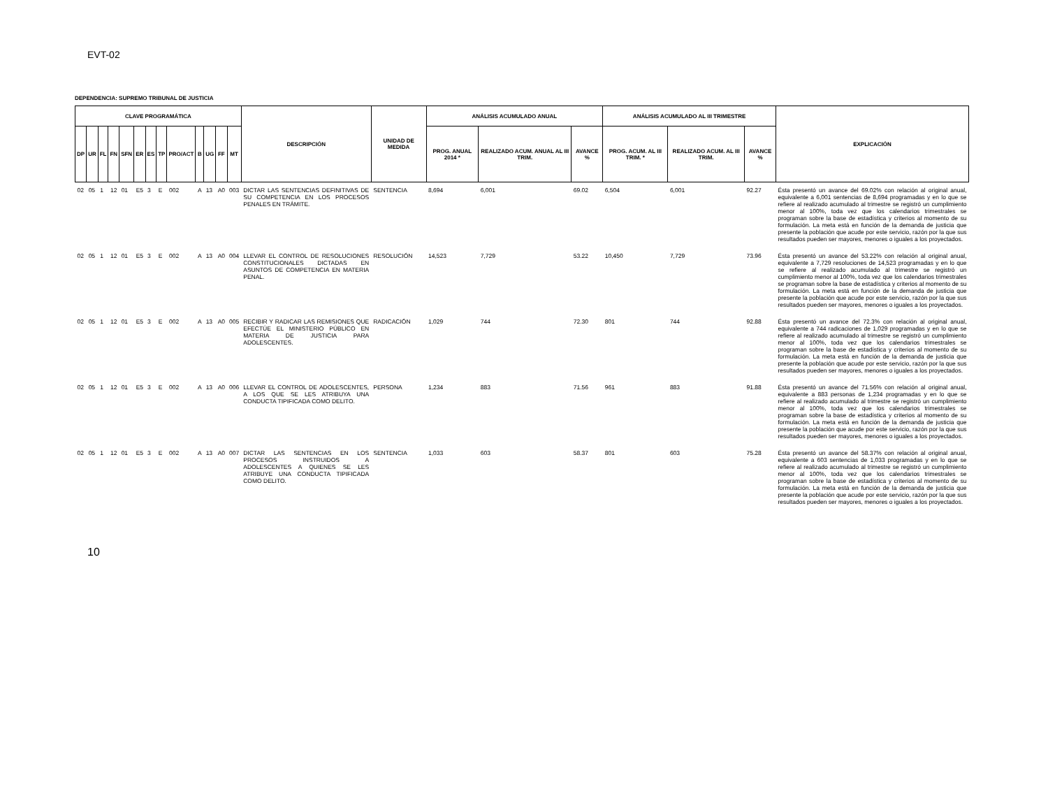EVT-02
DEPENDENCIA: SUPREMO TRIBUNAL DE JUSTICIA
| CLAVE PROGRAMÁTICA | | | | | | | | | | | | | DESCRIPCIÓN | UNIDAD DE MEDIDA | ANÁLISIS ACUMULADO ANUAL | | | ANÁLISIS ACUMULADO AL III TRIMESTRE | | | EXPLICACIÓN |
| --- | --- | --- | --- | --- | --- | --- | --- | --- | --- | --- | --- | --- | --- | --- | --- | --- | --- | --- | --- | --- | --- |
| DP | UR | FL | FN | SFN | ER | ES | TP | PRO/ACT | B | UG | FF | MT | | | PROG. ANUAL 2014 * | REALIZADO ACUM. ANUAL AL III TRIM. | AVANCE % | PROG. ACUM. AL III TRIM. * | REALIZADO ACUM. AL III TRIM. | AVANCE % | |
| 02 | 05 | 1 | 12 | 01 | E5 | 3 | E | 002 | A | 13 | A0 | 003 | DICTAR LAS SENTENCIAS DEFINITIVAS DE SU COMPETENCIA EN LOS PROCESOS PENALES EN TRÁMITE. | SENTENCIA | 8,694 | 6,001 | 69.02 | 6,504 | 6,001 | 92.27 | Ésta presentó un avance del 69.02% con relación al original anual, equivalente a 6,001 sentencias de 8,694 programadas y en lo que se refiere al realizado acumulado al trimestre se registró un cumplimiento menor al 100%, toda vez que los calendarios trimestrales se programan sobre la base de estadística y criterios al momento de su formulación. La meta está en función de la demanda de justicia que presente la población que acude por este servicio, razón por la que sus resultados pueden ser mayores, menores o iguales a los proyectados. |
| 02 | 05 | 1 | 12 | 01 | E5 | 3 | E | 002 | A | 13 | A0 | 004 | LLEVAR EL CONTROL DE RESOLUCIONES CONSTITUCIONALES DICTADAS EN ASUNTOS DE COMPETENCIA EN MATERIA PENAL. | RESOLUCIÓN | 14,523 | 7,729 | 53.22 | 10,450 | 7,729 | 73.96 | Ésta presentó un avance del 53.22% con relación al original anual, equivalente a 7,729 resoluciones de 14,523 programadas y en lo que se refiere al realizado acumulado al trimestre se registró un cumplimiento menor al 100%, toda vez que los calendarios trimestrales se programan sobre la base de estadística y criterios al momento de su formulación. La meta está en función de la demanda de justicia que presente la población que acude por este servicio, razón por la que sus resultados pueden ser mayores, menores o iguales a los proyectados. |
| 02 | 05 | 1 | 12 | 01 | E5 | 3 | E | 002 | A | 13 | A0 | 005 | RECIBIR Y RADICAR LAS REMISIONES QUE EFECTÚE EL MINISTERIO PÚBLICO EN MATERIA DE JUSTICIA PARA ADOLESCENTES. | RADICACIÓN | 1,029 | 744 | 72.30 | 801 | 744 | 92.88 | Ésta presentó un avance del 72.3% con relación al original anual, equivalente a 744 radicaciones de 1,029 programadas y en lo que se refiere al realizado acumulado al trimestre se registró un cumplimiento menor al 100%, toda vez que los calendarios trimestrales se programan sobre la base de estadística y criterios al momento de su formulación. La meta está en función de la demanda de justicia que presente la población que acude por este servicio, razón por la que sus resultados pueden ser mayores, menores o iguales a los proyectados. |
| 02 | 05 | 1 | 12 | 01 | E5 | 3 | E | 002 | A | 13 | A0 | 006 | LLEVAR EL CONTROL DE ADOLESCENTES, A LOS QUE SE LES ATRIBUYA UNA CONDUCTA TIPIFICADA COMO DELITO. | PERSONA | 1,234 | 883 | 71.56 | 961 | 883 | 91.88 | Ésta presentó un avance del 71.56% con relación al original anual, equivalente a 883 personas de 1,234 programadas y en lo que se refiere al realizado acumulado al trimestre se registró un cumplimiento menor al 100%, toda vez que los calendarios trimestrales se programan sobre la base de estadística y criterios al momento de su formulación. La meta está en función de la demanda de justicia que presente la población que acude por este servicio, razón por la que sus resultados pueden ser mayores, menores o iguales a los proyectados. |
| 02 | 05 | 1 | 12 | 01 | E5 | 3 | E | 002 | A | 13 | A0 | 007 | DICTAR LAS SENTENCIAS EN LOS PROCESOS INSTRUIDOS A ADOLESCENTES A QUIENES SE LES ATRIBUYE UNA CONDUCTA TIPIFICADA COMO DELITO. | SENTENCIA | 1,033 | 603 | 58.37 | 801 | 603 | 75.28 | Ésta presentó un avance del 58.37% con relación al original anual, equivalente a 603 sentencias de 1,033 programadas y en lo que se refiere al realizado acumulado al trimestre se registró un cumplimiento menor al 100%, toda vez que los calendarios trimestrales se programan sobre la base de estadística y criterios al momento de su formulación. La meta está en función de la demanda de justicia que presente la población que acude por este servicio, razón por la que sus resultados pueden ser mayores, menores o iguales a los proyectados. |
10